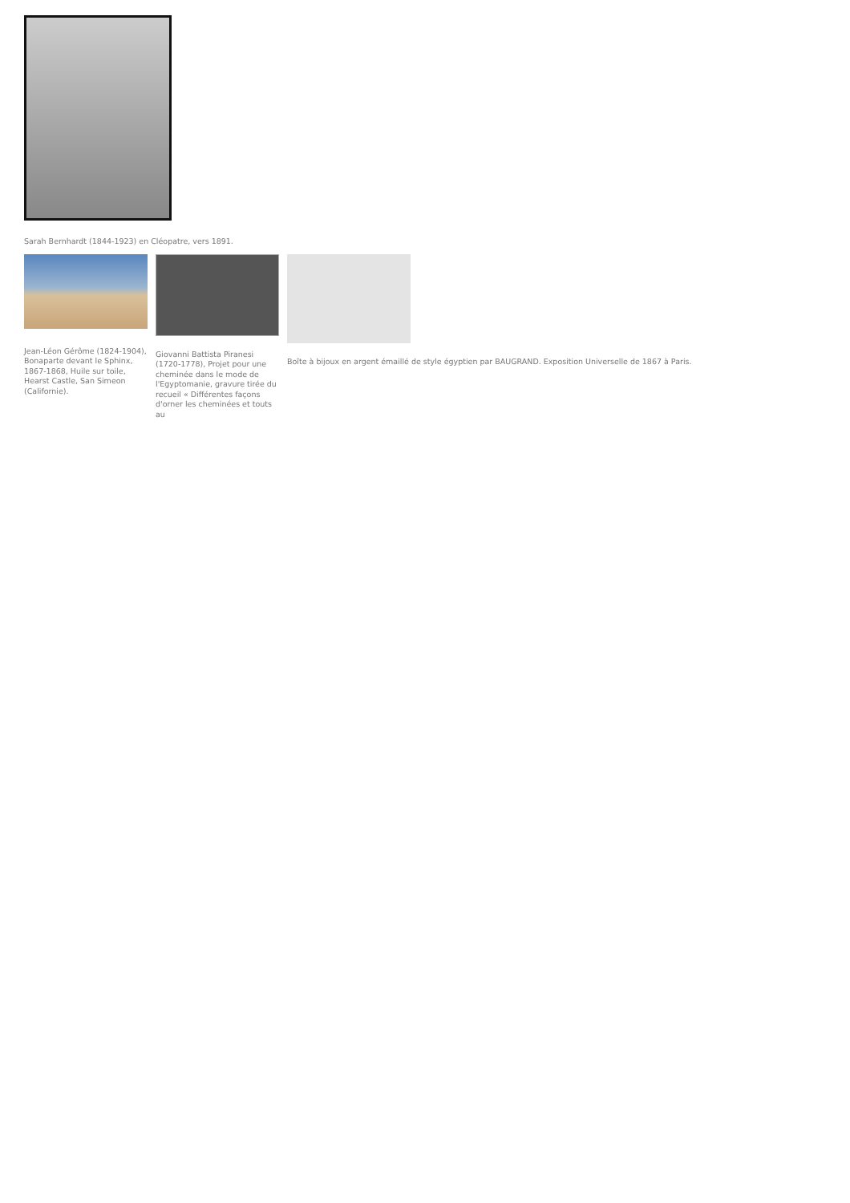Sarah Bernhardt (1844-1923) en Cléopatre, vers 1891.
Jean-Léon Gérôme (1824-1904), Bonaparte devant le Sphinx, 1867-1868, Huile sur toile, Hearst Castle, San Simeon (Californie).
Giovanni Battista Piranesi (1720-1778), Projet pour une cheminée dans le mode de l'Egyptomanie, gravure tirée du recueil « Différentes façons d'orner les cheminées et touts au
Boîte à bijoux en argent émaillé de style égyptien par BAUGRAND. Exposition Universelle de 1867 à Paris.